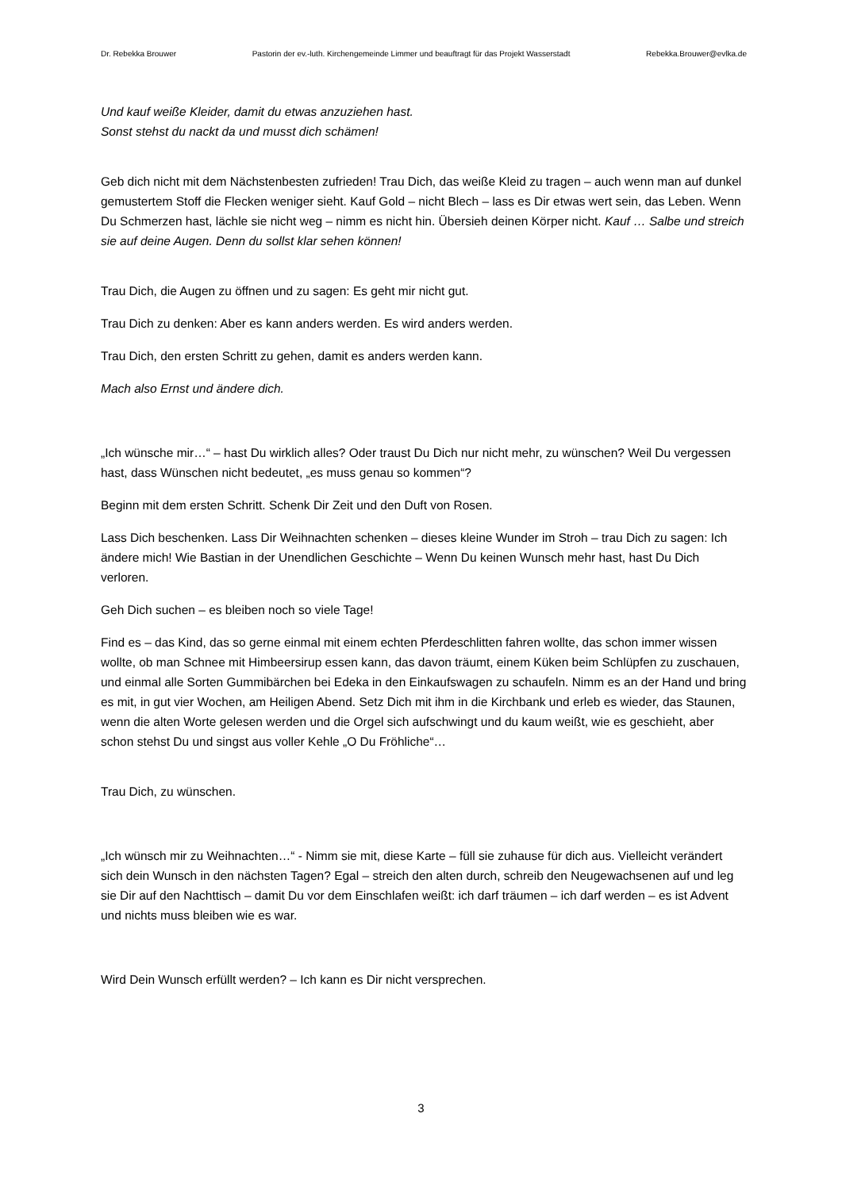Dr. Rebekka Brouwer Pastorin der ev.-luth. Kirchengemeinde Limmer und beauftragt für das Projekt Wasserstadt Rebekka.Brouwer@evlka.de
Und kauf weiße Kleider, damit du etwas anzuziehen hast.
Sonst stehst du nackt da und musst dich schämen!
Geb dich nicht mit dem Nächstenbesten zufrieden! Trau Dich, das weiße Kleid zu tragen – auch wenn man auf dunkel gemustertem Stoff die Flecken weniger sieht. Kauf Gold – nicht Blech – lass es Dir etwas wert sein, das Leben. Wenn Du Schmerzen hast, lächle sie nicht weg – nimm es nicht hin. Übersieh deinen Körper nicht. Kauf … Salbe und streich sie auf deine Augen. Denn du sollst klar sehen können!
Trau Dich, die Augen zu öffnen und zu sagen: Es geht mir nicht gut.
Trau Dich zu denken: Aber es kann anders werden. Es wird anders werden.
Trau Dich, den ersten Schritt zu gehen, damit es anders werden kann.
Mach also Ernst und ändere dich.
„Ich wünsche mir…“ – hast Du wirklich alles? Oder traust Du Dich nur nicht mehr, zu wünschen? Weil Du vergessen hast, dass Wünschen nicht bedeutet, „es muss genau so kommen“?
Beginn mit dem ersten Schritt. Schenk Dir Zeit und den Duft von Rosen.
Lass Dich beschenken. Lass Dir Weihnachten schenken – dieses kleine Wunder im Stroh – trau Dich zu sagen: Ich ändere mich! Wie Bastian in der Unendlichen Geschichte – Wenn Du keinen Wunsch mehr hast, hast Du Dich verloren.
Geh Dich suchen – es bleiben noch so viele Tage!
Find es – das Kind, das so gerne einmal mit einem echten Pferdeschlitten fahren wollte, das schon immer wissen wollte, ob man Schnee mit Himbeersirup essen kann, das davon träumt, einem Küken beim Schlüpfen zu zuschauen, und einmal alle Sorten Gummibärchen bei Edeka in den Einkaufswagen zu schaufeln. Nimm es an der Hand und bring es mit, in gut vier Wochen, am Heiligen Abend. Setz Dich mit ihm in die Kirchbank und erleb es wieder, das Staunen, wenn die alten Worte gelesen werden und die Orgel sich aufschwingt und du kaum weißt, wie es geschieht, aber schon stehst Du und singst aus voller Kehle „O Du Fröhliche“…
Trau Dich, zu wünschen.
„Ich wünsch mir zu Weihnachten…“ - Nimm sie mit, diese Karte – füll sie zuhause für dich aus. Vielleicht verändert sich dein Wunsch in den nächsten Tagen? Egal – streich den alten durch, schreib den Neugewachsenen auf und leg sie Dir auf den Nachttisch – damit Du vor dem Einschlafen weißt: ich darf träumen – ich darf werden – es ist Advent und nichts muss bleiben wie es war.
Wird Dein Wunsch erfüllt werden? – Ich kann es Dir nicht versprechen.
3